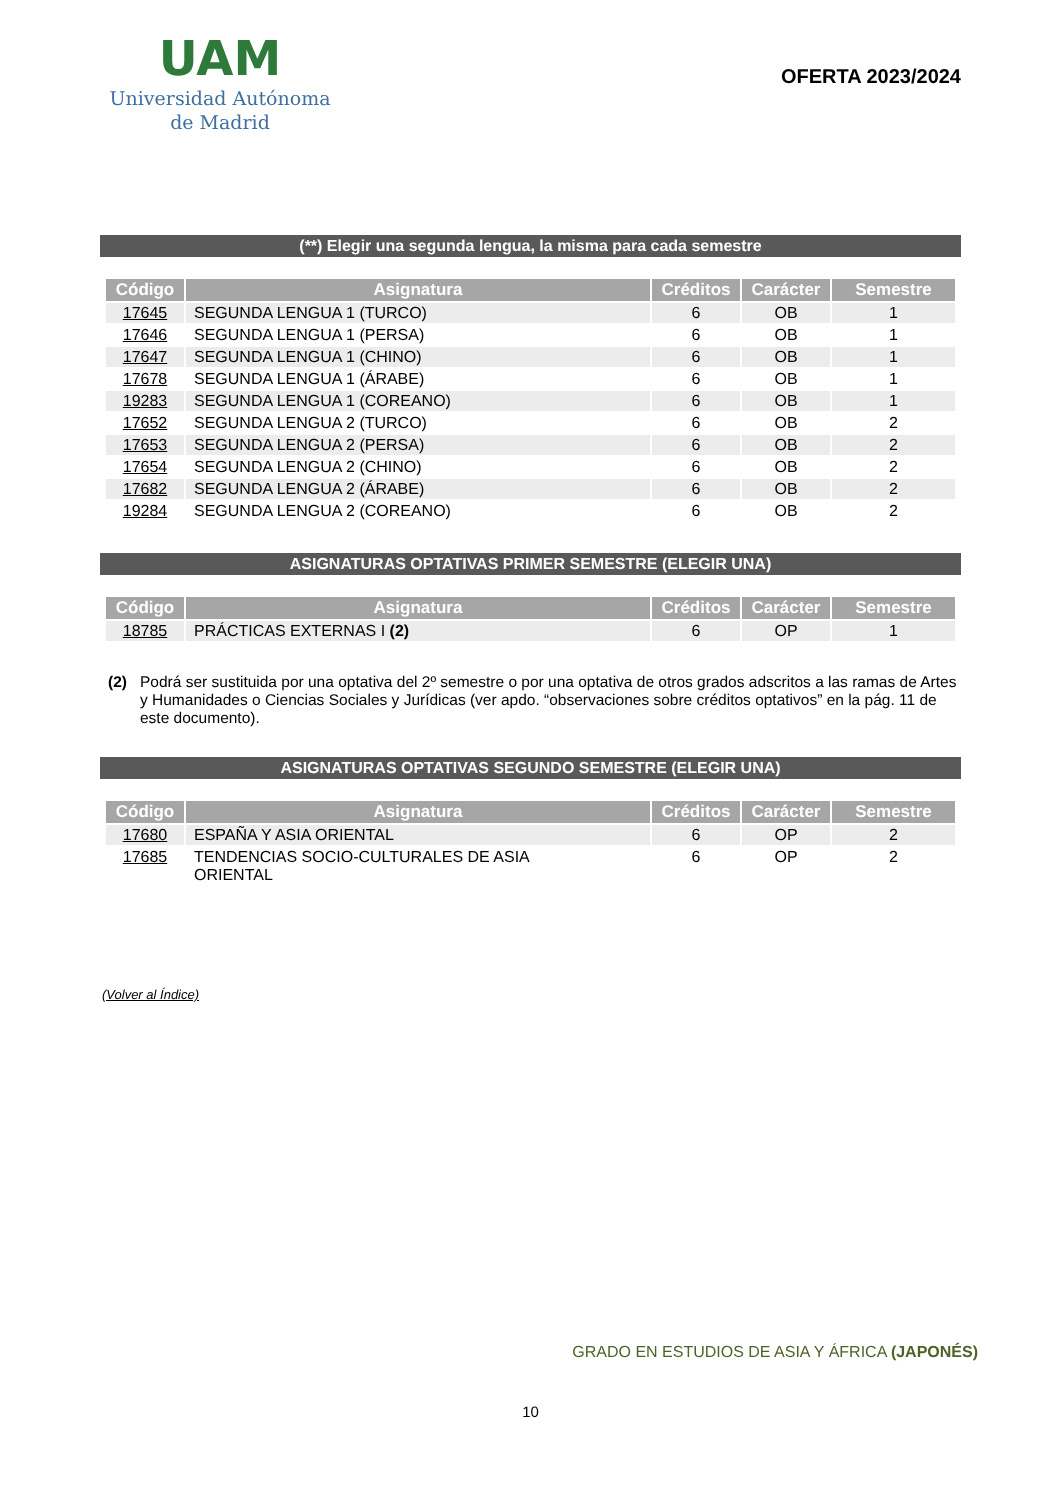UAM
Universidad Autónoma
de Madrid
OFERTA 2023/2024
(**) Elegir una segunda lengua, la misma para cada semestre
| Código | Asignatura | Créditos | Carácter | Semestre |
| --- | --- | --- | --- | --- |
| 17645 | SEGUNDA LENGUA 1 (TURCO) | 6 | OB | 1 |
| 17646 | SEGUNDA LENGUA 1 (PERSA) | 6 | OB | 1 |
| 17647 | SEGUNDA LENGUA 1 (CHINO) | 6 | OB | 1 |
| 17678 | SEGUNDA LENGUA 1 (ÁRABE) | 6 | OB | 1 |
| 19283 | SEGUNDA LENGUA 1 (COREANO) | 6 | OB | 1 |
| 17652 | SEGUNDA LENGUA 2 (TURCO) | 6 | OB | 2 |
| 17653 | SEGUNDA LENGUA 2 (PERSA) | 6 | OB | 2 |
| 17654 | SEGUNDA LENGUA 2 (CHINO) | 6 | OB | 2 |
| 17682 | SEGUNDA LENGUA 2 (ÁRABE) | 6 | OB | 2 |
| 19284 | SEGUNDA LENGUA 2 (COREANO) | 6 | OB | 2 |
ASIGNATURAS OPTATIVAS PRIMER SEMESTRE (ELEGIR UNA)
| Código | Asignatura | Créditos | Carácter | Semestre |
| --- | --- | --- | --- | --- |
| 18785 | PRÁCTICAS EXTERNAS I (2) | 6 | OP | 1 |
(2) Podrá ser sustituida por una optativa del 2º semestre o por una optativa de otros grados adscritos a las ramas de Artes y Humanidades o Ciencias Sociales y Jurídicas (ver apdo. “observaciones sobre créditos optativos” en la pág. 11 de este documento).
ASIGNATURAS OPTATIVAS SEGUNDO SEMESTRE (ELEGIR UNA)
| Código | Asignatura | Créditos | Carácter | Semestre |
| --- | --- | --- | --- | --- |
| 17680 | ESPAÑA Y ASIA ORIENTAL | 6 | OP | 2 |
| 17685 | TENDENCIAS SOCIO-CULTURALES DE ASIA ORIENTAL | 6 | OP | 2 |
(Volver al Índice)
GRADO EN ESTUDIOS DE ASIA Y ÁFRICA (JAPONÉS)
10